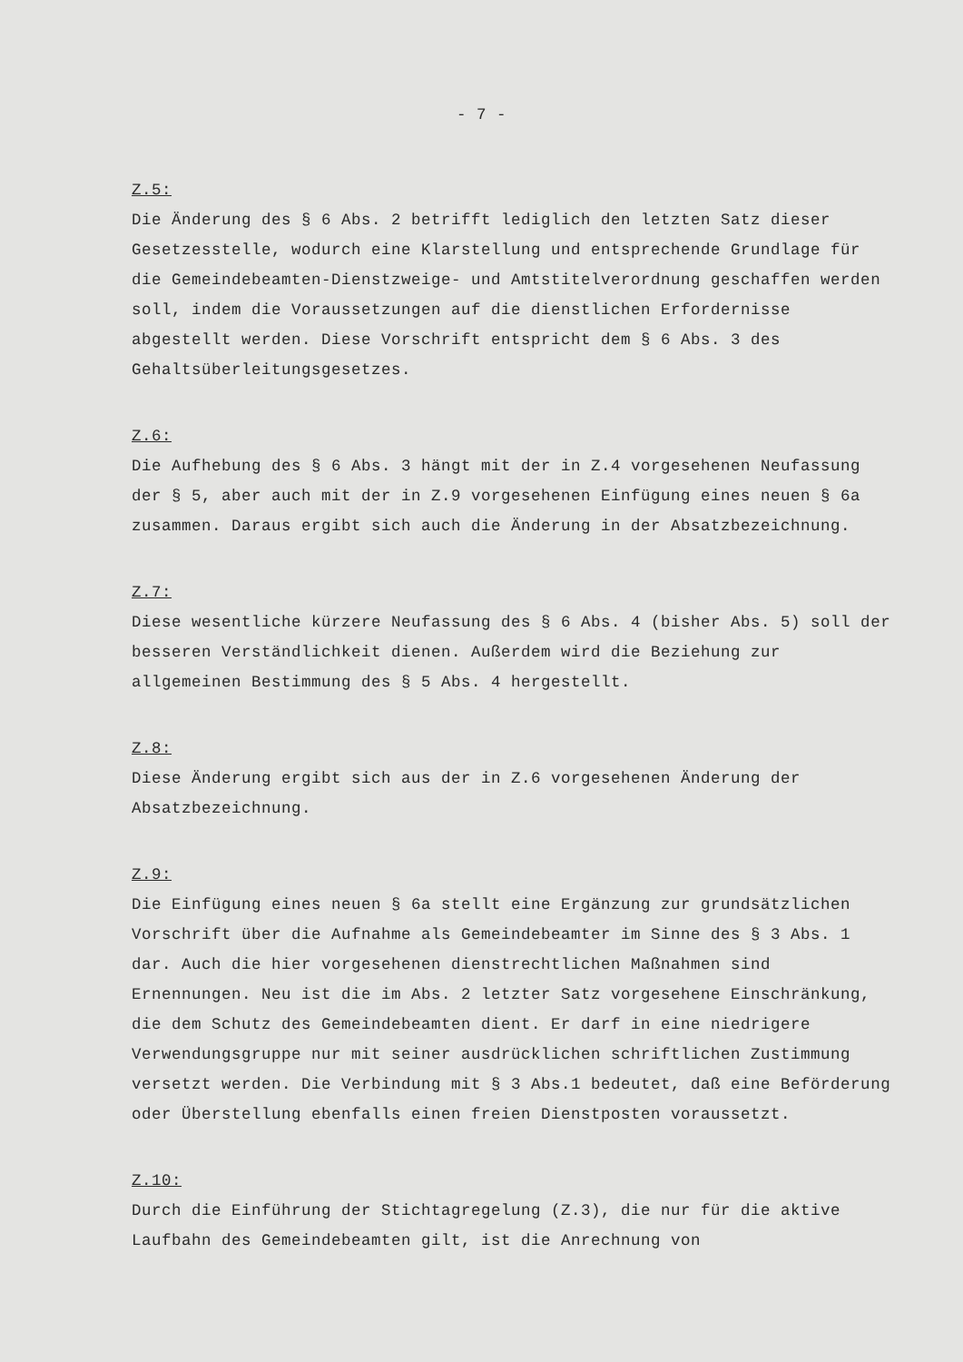- 7 -
Z.5:
Die Änderung des § 6 Abs. 2 betrifft lediglich den letzten Satz dieser Gesetzesstelle, wodurch eine Klarstellung und entsprechende Grundlage für die Gemeindebeamten-Dienstzweige- und Amtstitelverordnung geschaffen werden soll, indem die Voraussetzungen auf die dienstlichen Erfordernisse abgestellt werden. Diese Vorschrift entspricht dem § 6 Abs. 3 des Gehaltsüberleitungsgesetzes.
Z.6:
Die Aufhebung des § 6 Abs. 3 hängt mit der in Z.4 vorgesehenen Neufassung der § 5, aber auch mit der in Z.9 vorgesehenen Einfügung eines neuen § 6a zusammen. Daraus ergibt sich auch die Änderung in der Absatzbezeichnung.
Z.7:
Diese wesentliche kürzere Neufassung des § 6 Abs. 4 (bisher Abs. 5) soll der besseren Verständlichkeit dienen. Außerdem wird die Beziehung zur allgemeinen Bestimmung des § 5 Abs. 4 hergestellt.
Z.8:
Diese Änderung ergibt sich aus der in Z.6 vorgesehenen Änderung der Absatzbezeichnung.
Z.9:
Die Einfügung eines neuen § 6a stellt eine Ergänzung zur grundsätzlichen Vorschrift über die Aufnahme als Gemeindebeamter im Sinne des § 3 Abs. 1 dar. Auch die hier vorgesehenen dienstrechtlichen Maßnahmen sind Ernennungen. Neu ist die im Abs. 2 letzter Satz vorgesehene Einschränkung, die dem Schutz des Gemeindebeamten dient. Er darf in eine niedrigere Verwendungsgruppe nur mit seiner ausdrücklichen schriftlichen Zustimmung versetzt werden. Die Verbindung mit § 3 Abs.1 bedeutet, daß eine Beförderung oder Überstellung ebenfalls einen freien Dienstposten voraussetzt.
Z.10:
Durch die Einführung der Stichtagregelung (Z.3), die nur für die aktive Laufbahn des Gemeindebeamten gilt, ist die Anrechnung von